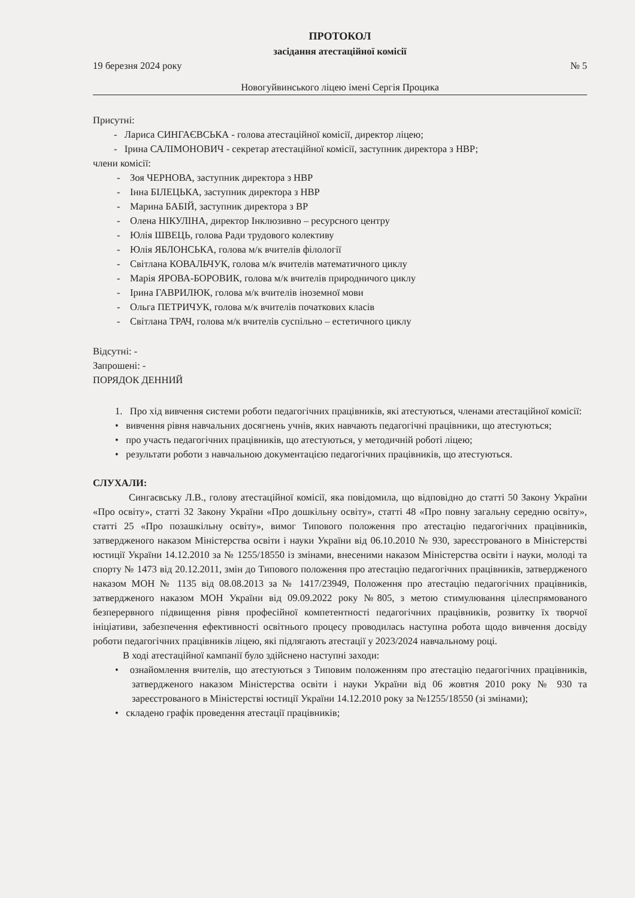ПРОТОКОЛ
засідання атестаційної комісії
19 березня 2024 року № 5
Новогуйвинського ліцею імені Сергія Процика
Присутні:
- Лариса СИНГАЄВСЬКА - голова атестаційної комісії, директор ліцею;
- Ірина САЛІМОНОВИЧ - секретар атестаційної комісії, заступник директора з НВР;
члени комісії:
- Зоя ЧЕРНОВА, заступник директора з НВР
- Інна БІЛЕЦЬКА, заступник директора з НВР
- Марина БАБІЙ, заступник директора з ВР
- Олена НІКУЛІНА, директор Інклюзивно – ресурсного центру
- Юлія ШВЕЦЬ, голова Ради трудового колективу
- Юлія ЯБЛОНСЬКА, голова м/к вчителів філології
- Світлана КОВАЛЬЧУК, голова м/к вчителів математичного циклу
- Марія ЯРОВА-БОРОВИК, голова м/к вчителів природничого циклу
- Ірина ГАВРИЛЮК, голова м/к вчителів іноземної мови
- Ольга ПЕТРИЧУК, голова м/к вчителів початкових класів
- Світлана ТРАЧ, голова м/к вчителів суспільно – естетичного циклу
Відсутні: -
Запрошені: -
ПОРЯДОК ДЕННИЙ
1. Про хід вивчення системи роботи педагогічних працівників, які атестуються, членами атестаційної комісії:
• вивчення рівня навчальних досягнень учнів, яких навчають педагогічні працівники, що атестуються;
• про участь педагогічних працівників, що атестуються, у методичній роботі ліцею;
• результати роботи з навчальною документацією педагогічних працівників, що атестуються.
СЛУХАЛИ:
Сингаєвську Л.В., голову атестаційної комісії, яка повідомила, що відповідно до статті 50 Закону України «Про освіту», статті 32 Закону України «Про дошкільну освіту», статті 48 «Про повну загальну середню освіту», статті 25 «Про позашкільну освіту», вимог Типового положення про атестацію педагогічних працівників, затвердженого наказом Міністерства освіти і науки України від 06.10.2010 № 930, зареєстрованого в Міністерстві юстиції України 14.12.2010 за № 1255/18550 із змінами, внесеними наказом Міністерства освіти і науки, молоді та спорту № 1473 від 20.12.2011, змін до Типового положення про атестацію педагогічних працівників, затвердженого наказом МОН № 1135 від 08.08.2013 за № 1417/23949, Положення про атестацію педагогічних працівників, затвердженого наказом МОН України від 09.09.2022 року №805, з метою стимулювання цілеспрямованого безперервного підвищення рівня професійної компетентності педагогічних працівників, розвитку їх творчої ініціативи, забезпечення ефективності освітнього процесу проводилась наступна робота щодо вивчення досвіду роботи педагогічних працівників ліцею, які підлягають атестації у 2023/2024 навчальному році.
В ході атестаційної кампанії було здійснено наступні заходи:
• ознайомлення вчителів, що атестуються з Типовим положенням про атестацію педагогічних працівників, затвердженого наказом Міністерства освіти і науки України від 06 жовтня 2010 року № 930 та зареєстрованого в Міністерстві юстиції України 14.12.2010 року за №1255/18550 (зі змінами);
• складено графік проведення атестації працівників;